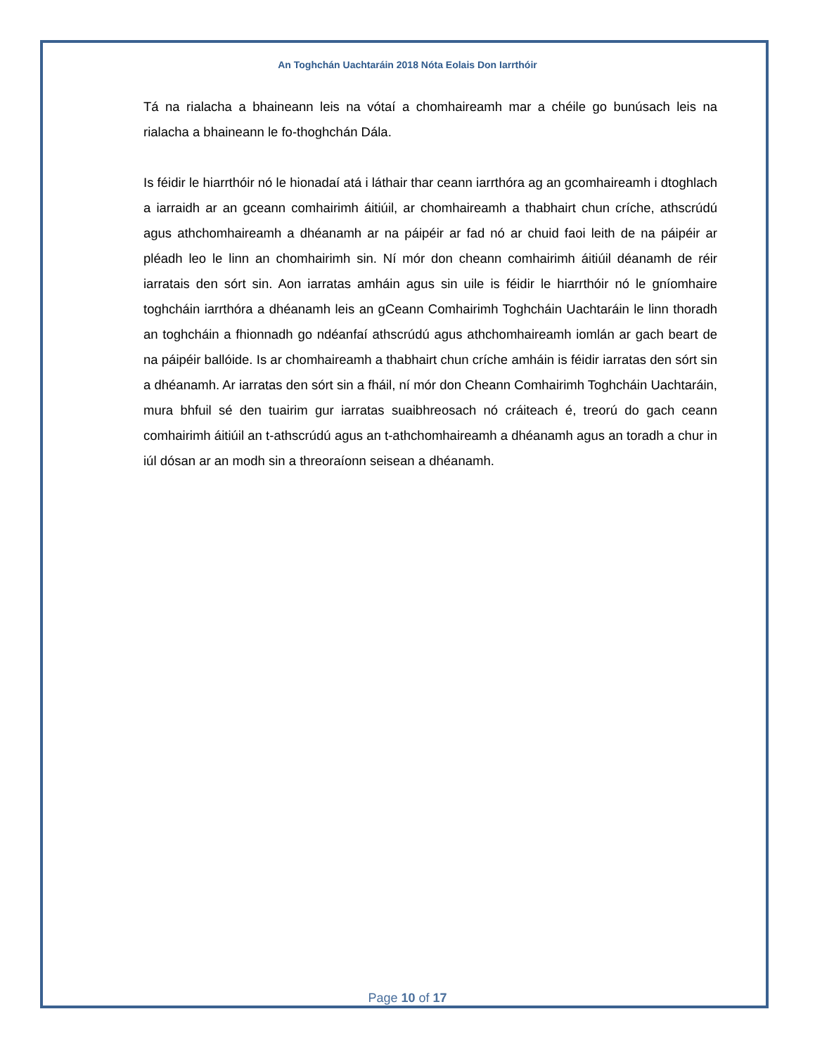An Toghchán Uachtaráin 2018 Nóta Eolais Don Iarrthóir
Tá na rialacha a bhaineann leis na vótaí a chomhaireamh mar a chéile go bunúsach leis na rialacha a bhaineann le fo-thoghchán Dála.
Is féidir le hiarrthóir nó le hionadaí atá i láthair thar ceann iarrthóra ag an gcomhaireamh i dtoghlach a iarraidh ar an gceann comhairimh áitiúil, ar chomhaireamh a thabhairt chun críche, athscrúdú agus athchomhaireamh a dhéanamh ar na páipéir ar fad nó ar chuid faoi leith de na páipéir ar pléadh leo le linn an chomhairimh sin. Ní mór don cheann comhairimh áitiúil déanamh de réir iarratais den sórt sin. Aon iarratas amháin agus sin uile is féidir le hiarrthóir nó le gníomhaire toghcháin iarrthóra a dhéanamh leis an gCeann Comhairimh Toghcháin Uachtaráin le linn thoradh an toghcháin a fhionnadh go ndéanfaí athscrúdú agus athchomhaireamh iomlán ar gach beart de na páipéir ballóide. Is ar chomhaireamh a thabhairt chun críche amháin is féidir iarratas den sórt sin a dhéanamh. Ar iarratas den sórt sin a fháil, ní mór don Cheann Comhairimh Toghcháin Uachtaráin, mura bhfuil sé den tuairim gur iarratas suaibhreosach nó cráiteach é, treorú do gach ceann comhairimh áitiúil an t-athscrúdú agus an t-athchomhaireamh a dhéanamh agus an toradh a chur in iúl dósan ar an modh sin a threoraíonn seisean a dhéanamh.
Page 10 of 17